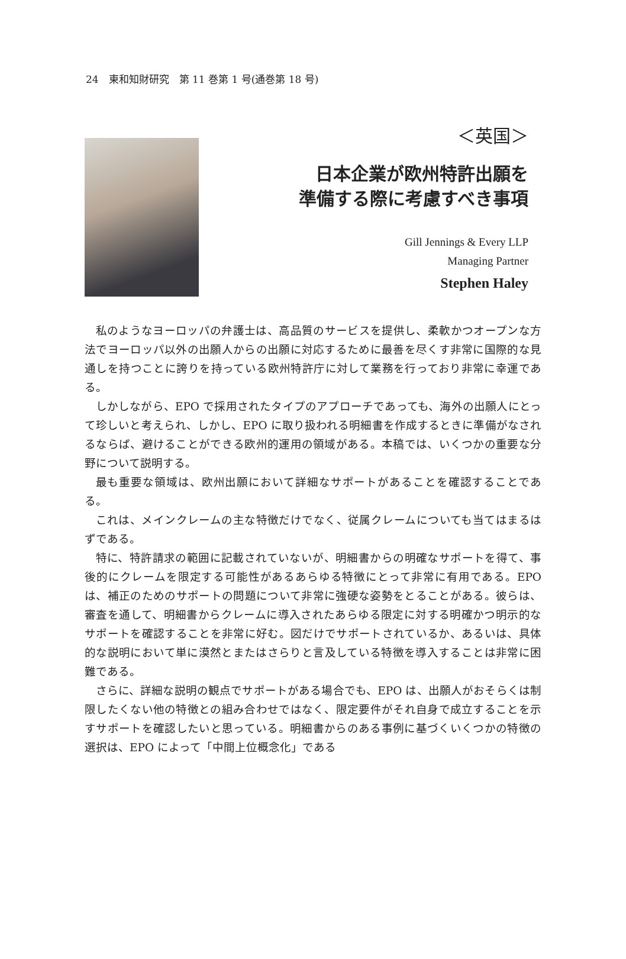24　東和知財研究　第 11 巻第 1 号(通巻第 18 号)
＜英国＞
日本企業が欧州特許出願を
準備する際に考慮すべき事項
Gill Jennings & Every LLP
Managing Partner
Stephen Haley
私のようなヨーロッパの弁護士は、高品質のサービスを提供し、柔軟かつオープンな方法でヨーロッパ以外の出願人からの出願に対応するために最善を尽くす非常に国際的な見通しを持つことに誇りを持っている欧州特許庁に対して業務を行っており非常に幸運である。
しかしながら、EPO で採用されたタイプのアプローチであっても、海外の出願人にとって珍しいと考えられ、しかし、EPO に取り扱われる明細書を作成するときに準備がなされるならば、避けることができる欧州的運用の領域がある。本稿では、いくつかの重要な分野について説明する。
最も重要な領域は、欧州出願において詳細なサポートがあることを確認することである。
これは、メインクレームの主な特徴だけでなく、従属クレームについても当てはまるはずである。
特に、特許請求の範囲に記載されていないが、明細書からの明確なサポートを得て、事後的にクレームを限定する可能性があるあらゆる特徴にとって非常に有用である。EPO は、補正のためのサポートの問題について非常に強硬な姿勢をとることがある。彼らは、審査を通して、明細書からクレームに導入されたあらゆる限定に対する明確かつ明示的なサポートを確認することを非常に好む。図だけでサポートされているか、あるいは、具体的な説明において単に漠然とまたはさらりと言及している特徴を導入することは非常に困難である。
さらに、詳細な説明の観点でサポートがある場合でも、EPO は、出願人がおそらくは制限したくない他の特徴との組み合わせではなく、限定要件がそれ自身で成立することを示すサポートを確認したいと思っている。明細書からのある事例に基づくいくつかの特徴の選択は、EPO によって「中間上位概念化」である